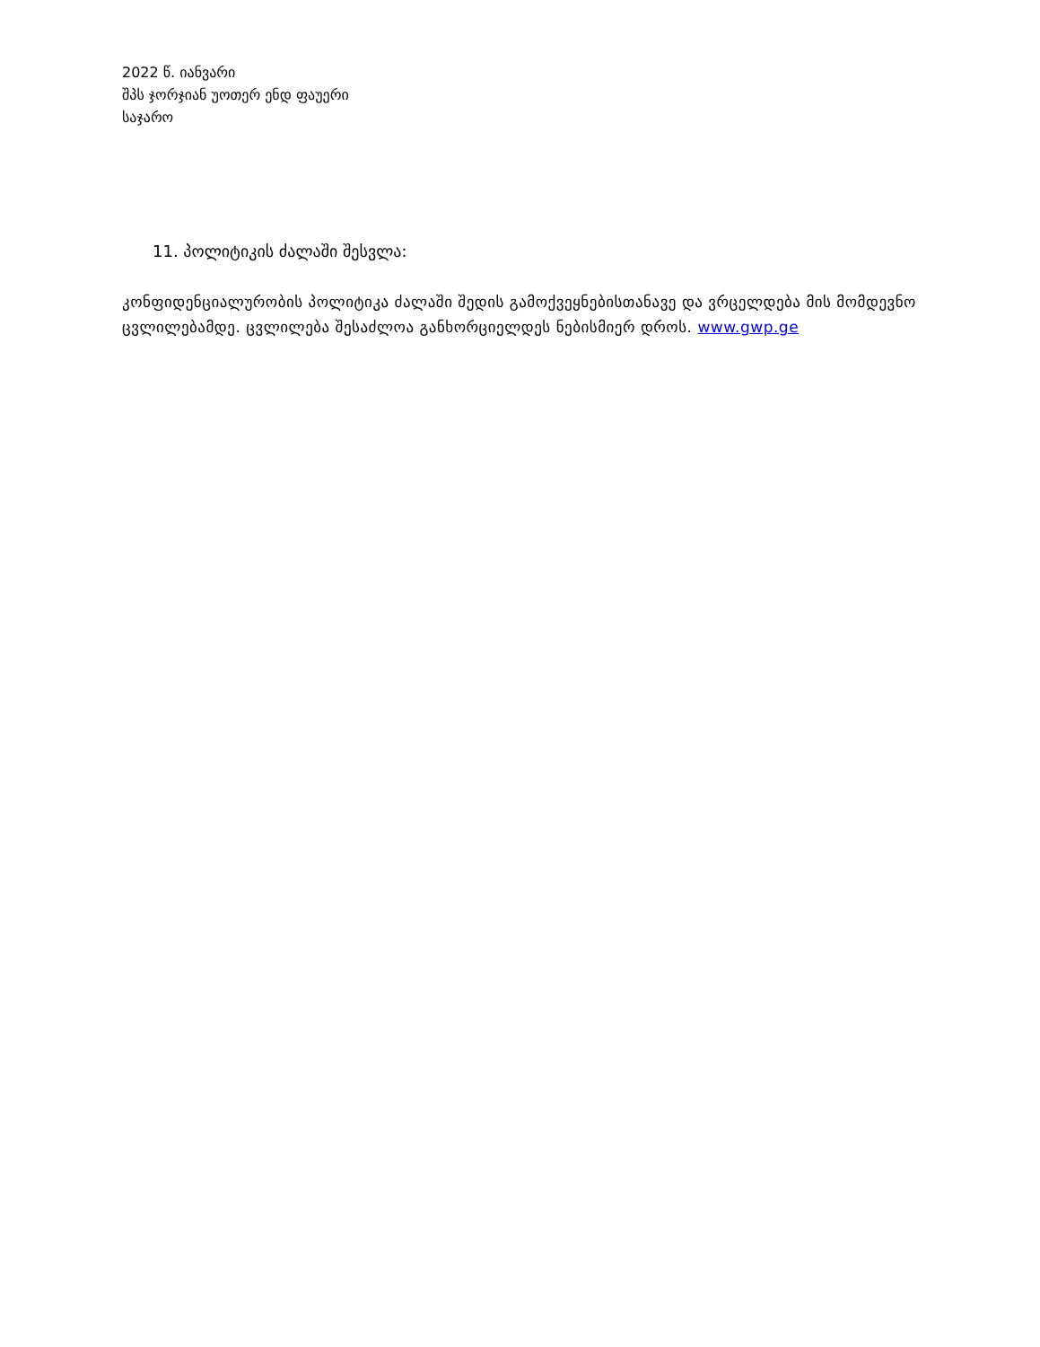2022 წ. იანვარი
შპს ჯორჯიან უოთერ ენდ ფაუერი
საჯარო
11. პოლიტიკის ძალაში შესვლა:
კონფიდენციალურობის პოლიტიკა ძალაში შედის გამოქვეყნებისთანავე და ვრცელდება მის მომდევნო ცვლილებამდე. ცვლილება შესაძლოა განხორციელდეს ნებისმიერ დროს. www.gwp.ge